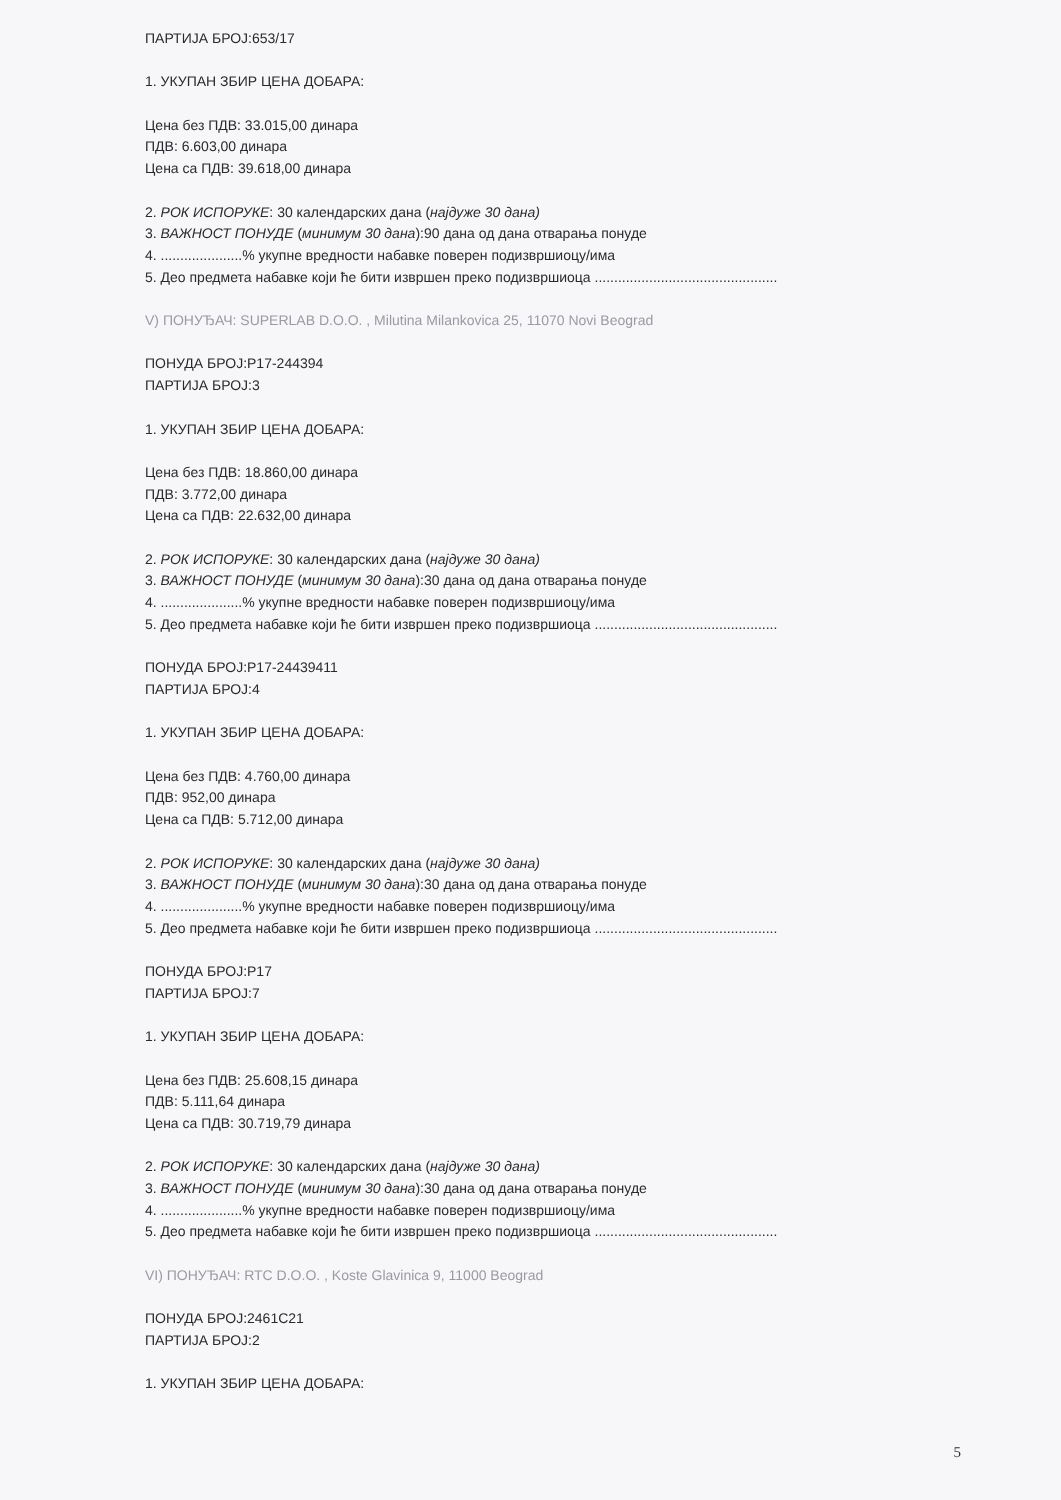ПАРТИЈА БРОЈ:653/17
1. УКУПАН ЗБИР ЦЕНА ДОБАРА:
Цена без ПДВ: 33.015,00 динара
ПДВ: 6.603,00 динара
Цена са ПДВ: 39.618,00 динара
2. РОК ИСПОРУКЕ: 30 календарских дана (најдуже 30 дана)
3. ВАЖНОСТ ПОНУДЕ (минимум 30 дана):90 дана од дана отварања понуде
4. .....................% укупне вредности набавке поверен подизвршиоцу/има
5. Део предмета набавке који ће бити извршен преко подизвршиоца ...............................................
V) ПОНУЂАЧ: SUPERLAB D.O.O. , Milutina Milankovica 25, 11070 Novi Beograd
ПОНУДА БРОЈ:P17-244394
ПАРТИЈА БРОЈ:3
1. УКУПАН ЗБИР ЦЕНА ДОБАРА:
Цена без ПДВ: 18.860,00 динара
ПДВ: 3.772,00 динара
Цена са ПДВ: 22.632,00 динара
2. РОК ИСПОРУКЕ: 30 календарских дана (најдуже 30 дана)
3. ВАЖНОСТ ПОНУДЕ (минимум 30 дана):30 дана од дана отварања понуде
4. .....................% укупне вредности набавке поверен подизвршиоцу/има
5. Део предмета набавке који ће бити извршен преко подизвршиоца ...............................................
ПОНУДА БРОЈ:P17-24439411
ПАРТИЈА БРОЈ:4
1. УКУПАН ЗБИР ЦЕНА ДОБАРА:
Цена без ПДВ: 4.760,00 динара
ПДВ: 952,00 динара
Цена са ПДВ: 5.712,00 динара
2. РОК ИСПОРУКЕ: 30 календарских дана (најдуже 30 дана)
3. ВАЖНОСТ ПОНУДЕ (минимум 30 дана):30 дана од дана отварања понуде
4. .....................% укупне вредности набавке поверен подизвршиоцу/има
5. Део предмета набавке који ће бити извршен преко подизвршиоца ...............................................
ПОНУДА БРОЈ:P17
ПАРТИЈА БРОЈ:7
1. УКУПАН ЗБИР ЦЕНА ДОБАРА:
Цена без ПДВ: 25.608,15 динара
ПДВ: 5.111,64 динара
Цена са ПДВ: 30.719,79 динара
2. РОК ИСПОРУКЕ: 30 календарских дана (најдуже 30 дана)
3. ВАЖНОСТ ПОНУДЕ (минимум 30 дана):30 дана од дана отварања понуде
4. .....................% укупне вредности набавке поверен подизвршиоцу/има
5. Део предмета набавке који ће бити извршен преко подизвршиоца ...............................................
VI) ПОНУЂАЧ: RTC D.O.O. , Koste Glavinica 9, 11000 Beograd
ПОНУДА БРОЈ:2461C21
ПАРТИЈА БРОЈ:2
1. УКУПАН ЗБИР ЦЕНА ДОБАРА:
5